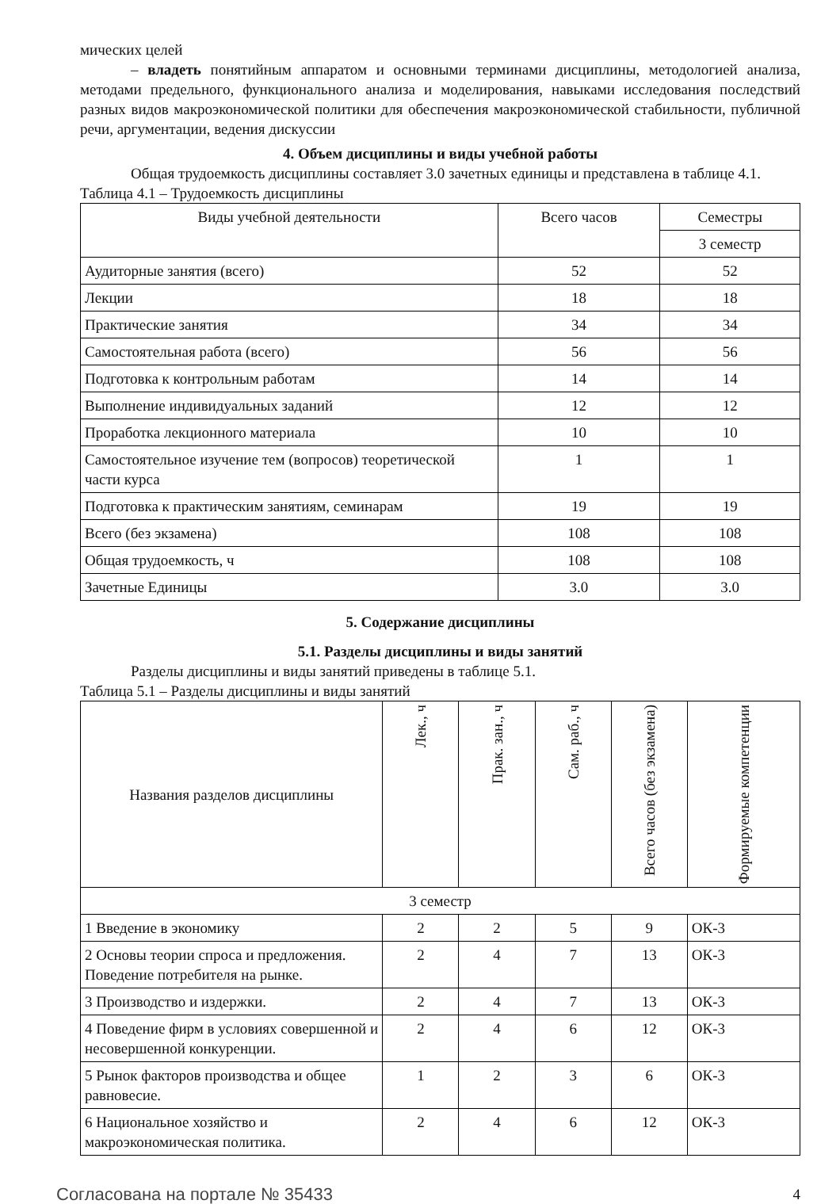мических целей
– владеть понятийным аппаратом и основными терминами дисциплины, методологией анализа, методами предельного, функционального анализа и моделирования, навыками исследования последствий разных видов макроэкономической политики для обеспечения макроэкономической стабильности, публичной речи, аргументации, ведения дискуссии
4. Объем дисциплины и виды учебной работы
Общая трудоемкость дисциплины составляет 3.0 зачетных единицы и представлена в таблице 4.1.
Таблица 4.1 – Трудоемкость дисциплины
| Виды учебной деятельности | Всего часов | Семестры |
| --- | --- | --- |
| | | 3 семестр |
| Аудиторные занятия (всего) | 52 | 52 |
| Лекции | 18 | 18 |
| Практические занятия | 34 | 34 |
| Самостоятельная работа (всего) | 56 | 56 |
| Подготовка к контрольным работам | 14 | 14 |
| Выполнение индивидуальных заданий | 12 | 12 |
| Проработка лекционного материала | 10 | 10 |
| Самостоятельное изучение тем (вопросов) теоретической части курса | 1 | 1 |
| Подготовка к практическим занятиям, семинарам | 19 | 19 |
| Всего (без экзамена) | 108 | 108 |
| Общая трудоемкость, ч | 108 | 108 |
| Зачетные Единицы | 3.0 | 3.0 |
5. Содержание дисциплины
5.1. Разделы дисциплины и виды занятий
Разделы дисциплины и виды занятий приведены в таблице 5.1.
Таблица 5.1 – Разделы дисциплины и виды занятий
| Названия разделов дисциплины | Лек., ч | Прак. зан., ч | Сам. раб., ч | Всего часов (без экзамена) | Формируемые компетенции |
| --- | --- | --- | --- | --- | --- |
| 3 семестр | | | | | |
| 1 Введение в экономику | 2 | 2 | 5 | 9 | ОК-3 |
| 2 Основы теории спроса и предложения. Поведение потребителя на рынке. | 2 | 4 | 7 | 13 | ОК-3 |
| 3 Производство и издержки. | 2 | 4 | 7 | 13 | ОК-3 |
| 4 Поведение фирм в условиях совершенной и несовершенной конкуренции. | 2 | 4 | 6 | 12 | ОК-3 |
| 5 Рынок факторов производства и общее равновесие. | 1 | 2 | 3 | 6 | ОК-3 |
| 6 Национальное хозяйство и макроэкономическая политика. | 2 | 4 | 6 | 12 | ОК-3 |
Согласована на портале № 35433 4